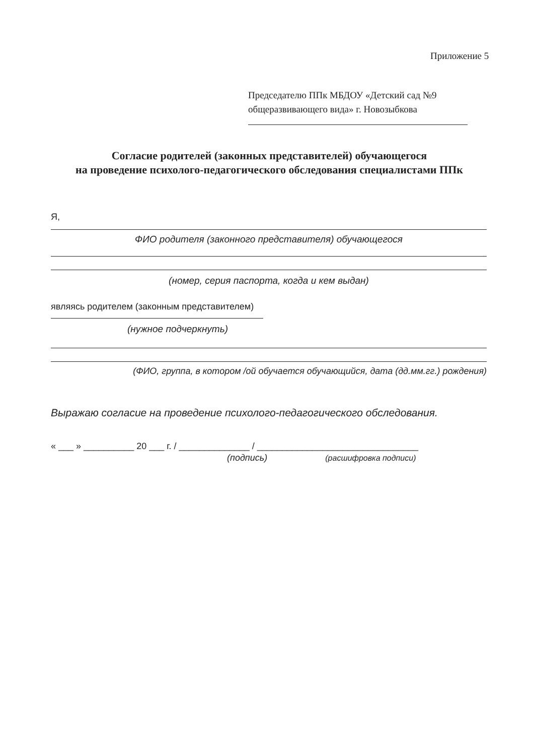Приложение 5
Председателю ППк МБДОУ «Детский сад №9
общеразвивающего вида» г. Новозыбкова
Согласие родителей (законных представителей) обучающегося
на проведение психолого-педагогического обследования специалистами ППк
Я,
ФИО родителя (законного представителя) обучающегося
(номер, серия паспорта, когда и кем выдан)
являясь родителем (законным представителем)
(нужное подчеркнуть)
(ФИО, группа, в котором /ой обучается обучающийся, дата (дд.мм.гг.) рождения)
Выражаю согласие на проведение психолого-педагогического обследования.
« ___ » __________ 20 ___ г. / ______________ / ________________________________
(подпись) (расшифровка подписи)